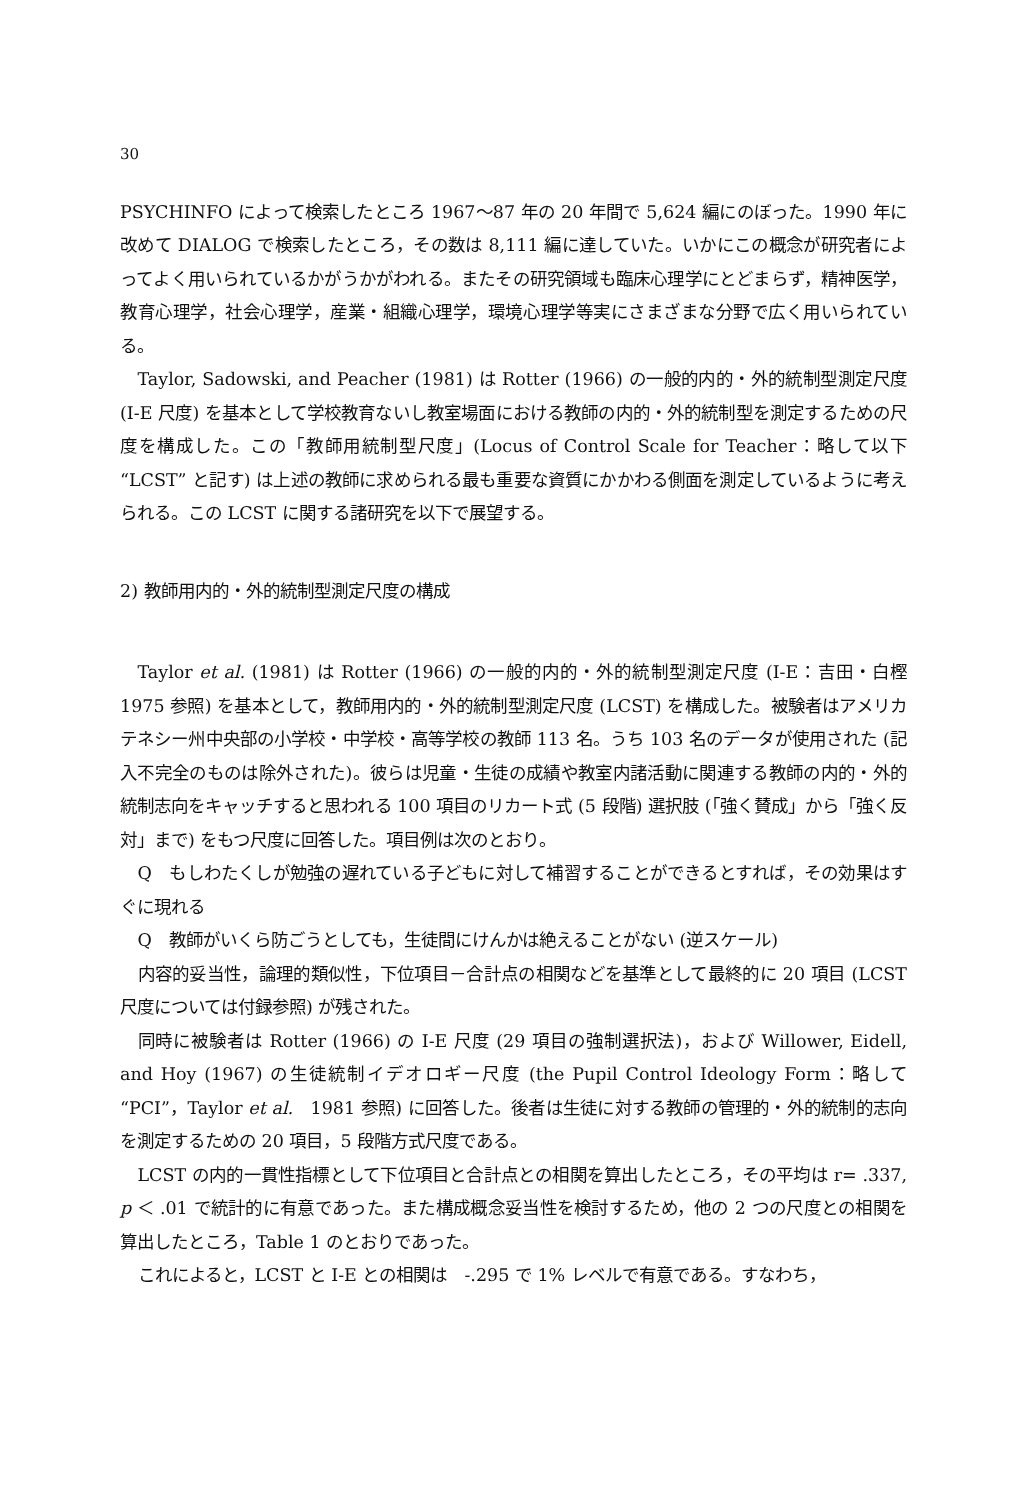30
PSYCHINFO によって検索したところ 1967〜87 年の 20 年間で 5,624 編にのぼった。1990 年に改めて DIALOG で検索したところ，その数は 8,111 編に達していた。いかにこの概念が研究者によってよく用いられているかがうかがわれる。またその研究領域も臨床心理学にとどまらず，精神医学，教育心理学，社会心理学，産業・組織心理学，環境心理学等実にさまざまな分野で広く用いられている。
Taylor, Sadowski, and Peacher (1981) は Rotter (1966) の一般的内的・外的統制型測定尺度 (I-E 尺度) を基本として学校教育ないし教室場面における教師の内的・外的統制型を測定するための尺度を構成した。この「教師用統制型尺度」(Locus of Control Scale for Teacher：略して以下 “LCST” と記す) は上述の教師に求められる最も重要な資質にかかわる側面を測定しているように考えられる。この LCST に関する諸研究を以下で展望する。
2) 教師用内的・外的統制型測定尺度の構成
Taylor et al. (1981) は Rotter (1966) の一般的内的・外的統制型測定尺度 (I-E：吉田・白樫　1975 参照) を基本として，教師用内的・外的統制型測定尺度 (LCST) を構成した。被験者はアメリカ　テネシー州中央部の小学校・中学校・高等学校の教師 113 名。うち 103 名のデータが使用された (記入不完全のものは除外された)。彼らは児童・生徒の成績や教室内諸活動に関連する教師の内的・外的統制志向をキャッチすると思われる 100 項目のリカート式 (5 段階) 選択肢 (「強く賛成」から「強く反対」まで) をもつ尺度に回答した。項目例は次のとおり。
Q　もしわたくしが勉強の遅れている子どもに対して補習することができるとすれば，その効果はすぐに現れる
Q　教師がいくら防ごうとしても，生徒間にけんかは絶えることがない (逆スケール)
内容的妥当性，論理的類似性，下位項目－合計点の相関などを基準として最終的に 20 項目 (LCST 尺度については付録参照) が残された。
同時に被験者は Rotter (1966) の I-E 尺度 (29 項目の強制選択法)，および Willower, Eidell, and Hoy (1967) の生徒統制イデオロギー尺度 (the Pupil Control Ideology Form：略して “PCI”，Taylor et al.　1981 参照) に回答した。後者は生徒に対する教師の管理的・外的統制的志向を測定するための 20 項目，5 段階方式尺度である。
LCST の内的一貫性指標として下位項目と合計点との相関を算出したところ，その平均は r= .337, p ＜ .01 で統計的に有意であった。また構成概念妥当性を検討するため，他の 2 つの尺度との相関を算出したところ，Table 1 のとおりであった。
これによると，LCST と I-E との相関は　-.295 で 1% レベルで有意である。すなわち，